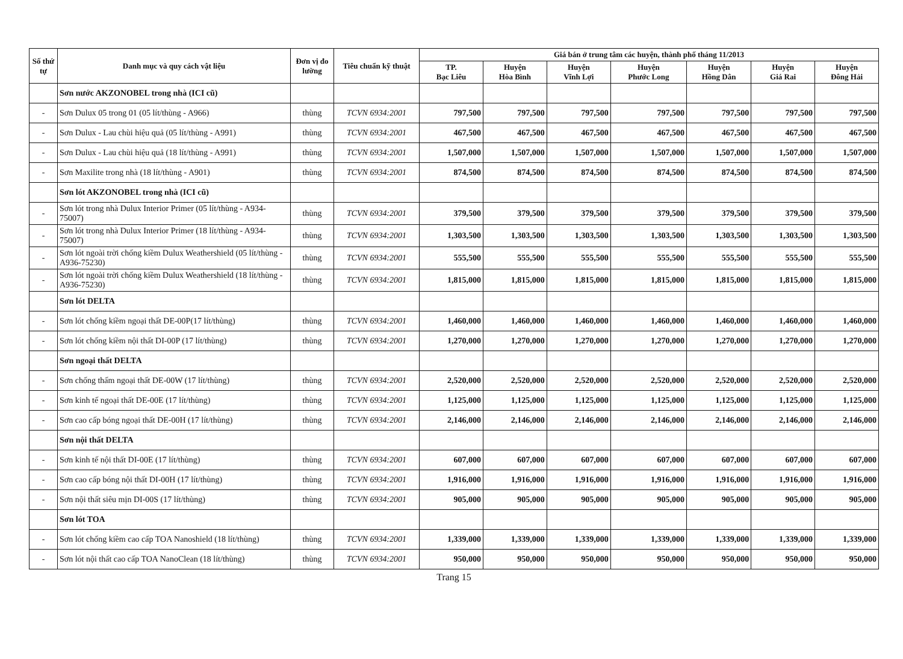| Số thứ tự | Danh mục và quy cách vật liệu | Đơn vị đo lường | Tiêu chuẩn kỹ thuật | Giá bán ở trung tâm các huyện, thành phố tháng 11/2013 | | | | | | |
| --- | --- | --- | --- | --- | --- | --- | --- | --- | --- | --- |
| | | | | TP. Bạc Liêu | Huyện Hòa Bình | Huyện Vĩnh Lợi | Huyện Phước Long | Huyện Hồng Dân | Huyện Giá Rai | Huyện Đông Hải |
| | Sơn nước AKZONOBEL trong nhà (ICI cũ) | | | | | | | | | |
| - | Sơn Dulux 05 trong 01 (05 lít/thùng - A966) | thùng | TCVN 6934:2001 | 797,500 | 797,500 | 797,500 | 797,500 | 797,500 | 797,500 | 797,500 |
| - | Sơn Dulux - Lau chùi hiệu quả (05 lít/thùng - A991) | thùng | TCVN 6934:2001 | 467,500 | 467,500 | 467,500 | 467,500 | 467,500 | 467,500 | 467,500 |
| - | Sơn Dulux - Lau chùi hiệu quả (18 lít/thùng - A991) | thùng | TCVN 6934:2001 | 1,507,000 | 1,507,000 | 1,507,000 | 1,507,000 | 1,507,000 | 1,507,000 | 1,507,000 |
| - | Sơn Maxilite trong nhà (18 lít/thùng - A901) | thùng | TCVN 6934:2001 | 874,500 | 874,500 | 874,500 | 874,500 | 874,500 | 874,500 | 874,500 |
| | Sơn lót AKZONOBEL trong nhà (ICI cũ) | | | | | | | | | |
| - | Sơn lót trong nhà Dulux Interior Primer (05 lít/thùng - A934-75007) | thùng | TCVN 6934:2001 | 379,500 | 379,500 | 379,500 | 379,500 | 379,500 | 379,500 | 379,500 |
| - | Sơn lót trong nhà Dulux Interior Primer (18 lít/thùng - A934-75007) | thùng | TCVN 6934:2001 | 1,303,500 | 1,303,500 | 1,303,500 | 1,303,500 | 1,303,500 | 1,303,500 | 1,303,500 |
| - | Sơn lót ngoài trời chống kiềm Dulux Weathershield (05 lít/thùng - A936-75230) | thùng | TCVN 6934:2001 | 555,500 | 555,500 | 555,500 | 555,500 | 555,500 | 555,500 | 555,500 |
| - | Sơn lót ngoài trời chống kiềm Dulux Weathershield (18 lít/thùng - A936-75230) | thùng | TCVN 6934:2001 | 1,815,000 | 1,815,000 | 1,815,000 | 1,815,000 | 1,815,000 | 1,815,000 | 1,815,000 |
| | Sơn lót DELTA | | | | | | | | | |
| - | Sơn lót chống kiềm ngoại thất DE-00P(17 lít/thùng) | thùng | TCVN 6934:2001 | 1,460,000 | 1,460,000 | 1,460,000 | 1,460,000 | 1,460,000 | 1,460,000 | 1,460,000 |
| - | Sơn lót chống kiềm nội thất DI-00P (17 lít/thùng) | thùng | TCVN 6934:2001 | 1,270,000 | 1,270,000 | 1,270,000 | 1,270,000 | 1,270,000 | 1,270,000 | 1,270,000 |
| | Sơn ngoại thất DELTA | | | | | | | | | |
| - | Sơn chống thấm ngoại thất DE-00W (17 lít/thùng) | thùng | TCVN 6934:2001 | 2,520,000 | 2,520,000 | 2,520,000 | 2,520,000 | 2,520,000 | 2,520,000 | 2,520,000 |
| - | Sơn kinh tế ngoại thất DE-00E (17 lít/thùng) | thùng | TCVN 6934:2001 | 1,125,000 | 1,125,000 | 1,125,000 | 1,125,000 | 1,125,000 | 1,125,000 | 1,125,000 |
| - | Sơn cao cấp bóng ngoại thất DE-00H (17 lít/thùng) | thùng | TCVN 6934:2001 | 2,146,000 | 2,146,000 | 2,146,000 | 2,146,000 | 2,146,000 | 2,146,000 | 2,146,000 |
| | Sơn nội thất DELTA | | | | | | | | | |
| - | Sơn kinh tế nội thất DI-00E (17 lít/thùng) | thùng | TCVN 6934:2001 | 607,000 | 607,000 | 607,000 | 607,000 | 607,000 | 607,000 | 607,000 |
| - | Sơn cao cấp bóng nội thất DI-00H (17 lít/thùng) | thùng | TCVN 6934:2001 | 1,916,000 | 1,916,000 | 1,916,000 | 1,916,000 | 1,916,000 | 1,916,000 | 1,916,000 |
| - | Sơn nội thất siêu mịn DI-00S (17 lít/thùng) | thùng | TCVN 6934:2001 | 905,000 | 905,000 | 905,000 | 905,000 | 905,000 | 905,000 | 905,000 |
| | Sơn lót TOA | | | | | | | | | |
| - | Sơn lót chống kiềm cao cấp TOA Nanoshield (18 lít/thùng) | thùng | TCVN 6934:2001 | 1,339,000 | 1,339,000 | 1,339,000 | 1,339,000 | 1,339,000 | 1,339,000 | 1,339,000 |
| - | Sơn lót nội thất cao cấp TOA NanoClean (18 lít/thùng) | thùng | TCVN 6934:2001 | 950,000 | 950,000 | 950,000 | 950,000 | 950,000 | 950,000 | 950,000 |
Trang 15